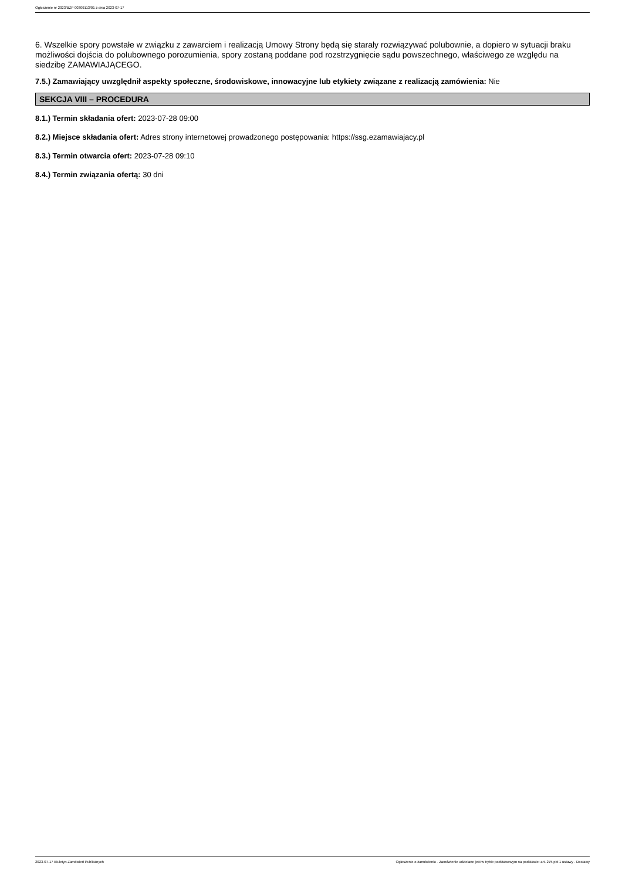Ogłoszenie nr 2023/BZP 00309113/01 z dnia 2023-07-17
6. Wszelkie spory powstałe w związku z zawarciem i realizacją Umowy Strony będą się starały rozwiązywać polubownie, a dopiero w sytuacji braku możliwości dojścia do polubownego porozumienia, spory zostaną poddane pod rozstrzygnięcie sądu powszechnego, właściwego ze względu na siedzibę ZAMAWIAJĄCEGO.
7.5.) Zamawiający uwzględnił aspekty społeczne, środowiskowe, innowacyjne lub etykiety związane z realizacją zamówienia: Nie
SEKCJA VIII – PROCEDURA
8.1.) Termin składania ofert: 2023-07-28 09:00
8.2.) Miejsce składania ofert: Adres strony internetowej prowadzonego postępowania: https://ssg.ezamawiajacy.pl
8.3.) Termin otwarcia ofert: 2023-07-28 09:10
8.4.) Termin związania ofertą: 30 dni
2023-07-17 Biuletyn Zamówień Publicznych Ogłoszenie o zamówieniu - Zamówienie udzielane jest w trybie podstawowym na podstawie: art. 275 pkt 1 ustawy - Dostawy